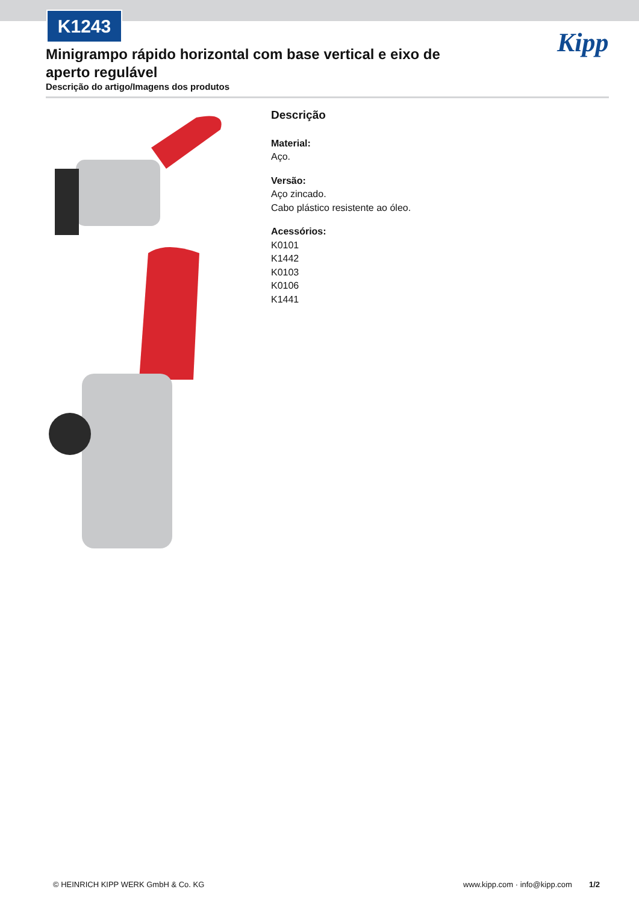K1243
Kipp
Minigrampo rápido horizontal com base vertical e eixo de aperto regulável
Descrição do artigo/Imagens dos produtos
Descrição
Material:
Aço.
Versão:
Aço zincado.
Cabo plástico resistente ao óleo.
Acessórios:
K0101
K1442
K0103
K0106
K1441
© HEINRICH KIPP WERK GmbH & Co. KG
www.kipp.com · info@kipp.com 1/2